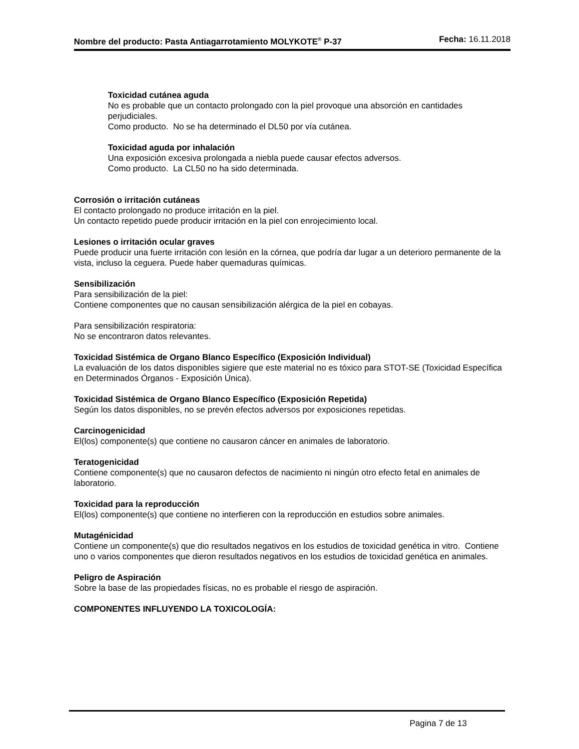Nombre del producto: Pasta Antiagarrotamiento MOLYKOTE<sup>®</sup> P-37
Fecha: 16.11.2018
Toxicidad cutánea aguda
No es probable que un contacto prolongado con la piel provoque una absorción en cantidades perjudiciales.
Como producto. No se ha determinado el DL50 por vía cutánea.
Toxicidad aguda por inhalación
Una exposición excesiva prolongada a niebla puede causar efectos adversos.
Como producto. La CL50 no ha sido determinada.
Corrosión o irritación cutáneas
El contacto prolongado no produce irritación en la piel.
Un contacto repetido puede producir irritación en la piel con enrojecimiento local.
Lesiones o irritación ocular graves
Puede producir una fuerte irritación con lesión en la córnea, que podría dar lugar a un deterioro permanente de la vista, incluso la ceguera. Puede haber quemaduras químicas.
Sensibilización
Para sensibilización de la piel:
Contiene componentes que no causan sensibilización alérgica de la piel en cobayas.
Para sensibilización respiratoria:
No se encontraron datos relevantes.
Toxicidad Sistémica de Organo Blanco Específico (Exposición Individual)
La evaluación de los datos disponibles sigiere que este material no es tóxico para STOT-SE (Toxicidad Específica en Determinados Órganos - Exposición Única).
Toxicidad Sistémica de Organo Blanco Específico (Exposición Repetida)
Según los datos disponibles, no se prevén efectos adversos por exposiciones repetidas.
Carcinogenicidad
El(los) componente(s) que contiene no causaron cáncer en animales de laboratorio.
Teratogenicidad
Contiene componente(s) que no causaron defectos de nacimiento ni ningún otro efecto fetal en animales de laboratorio.
Toxicidad para la reproducción
El(los) componente(s) que contiene no interfieren con la reproducción en estudios sobre animales.
Mutagénicidad
Contiene un componente(s) que dio resultados negativos en los estudios de toxicidad genética in vitro. Contiene uno o varios componentes que dieron resultados negativos en los estudios de toxicidad genética en animales.
Peligro de Aspiración
Sobre la base de las propiedades físicas, no es probable el riesgo de aspiración.
COMPONENTES INFLUYENDO LA TOXICOLOGÍA:
Pagina 7 de 13